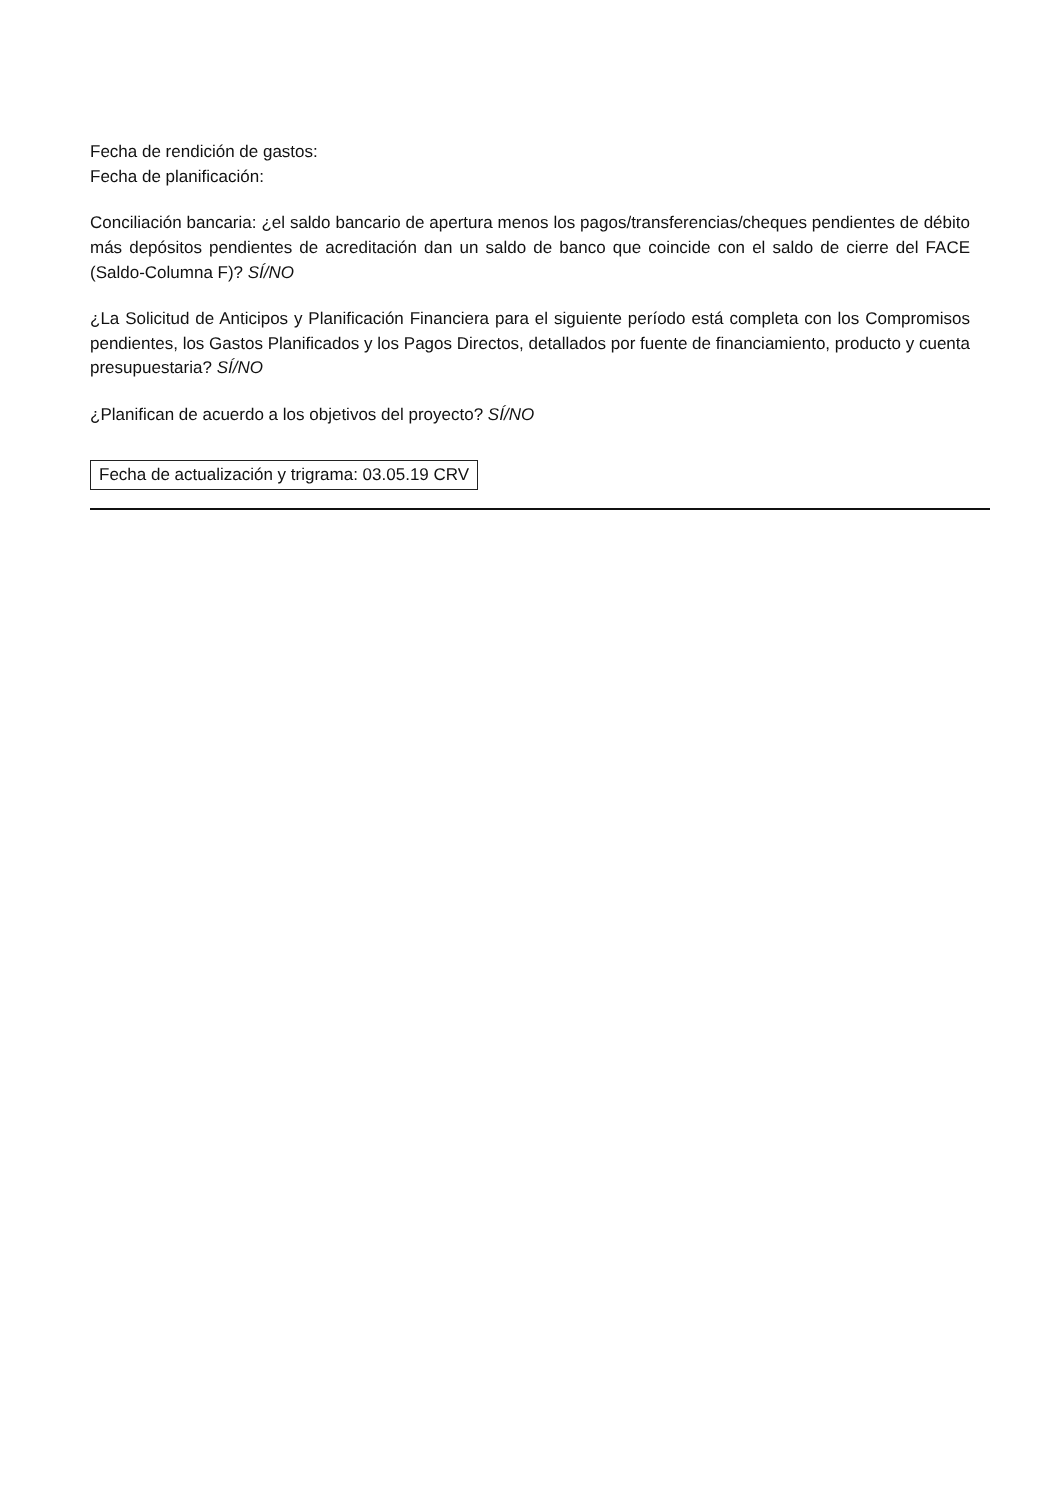Fecha de rendición de gastos:
Fecha de planificación:
Conciliación bancaria: ¿el saldo bancario de apertura menos los pagos/transferencias/cheques pendientes de débito más depósitos pendientes de acreditación dan un saldo de banco que coincide con el saldo de cierre del FACE (Saldo-Columna F)? SÍ/NO
¿La Solicitud de Anticipos y Planificación Financiera para el siguiente período está completa con los Compromisos pendientes, los Gastos Planificados y los Pagos Directos, detallados por fuente de financiamiento, producto y cuenta presupuestaria? SÍ/NO
¿Planifican de acuerdo a los objetivos del proyecto? SÍ/NO
Fecha de actualización y trigrama: 03.05.19 CRV